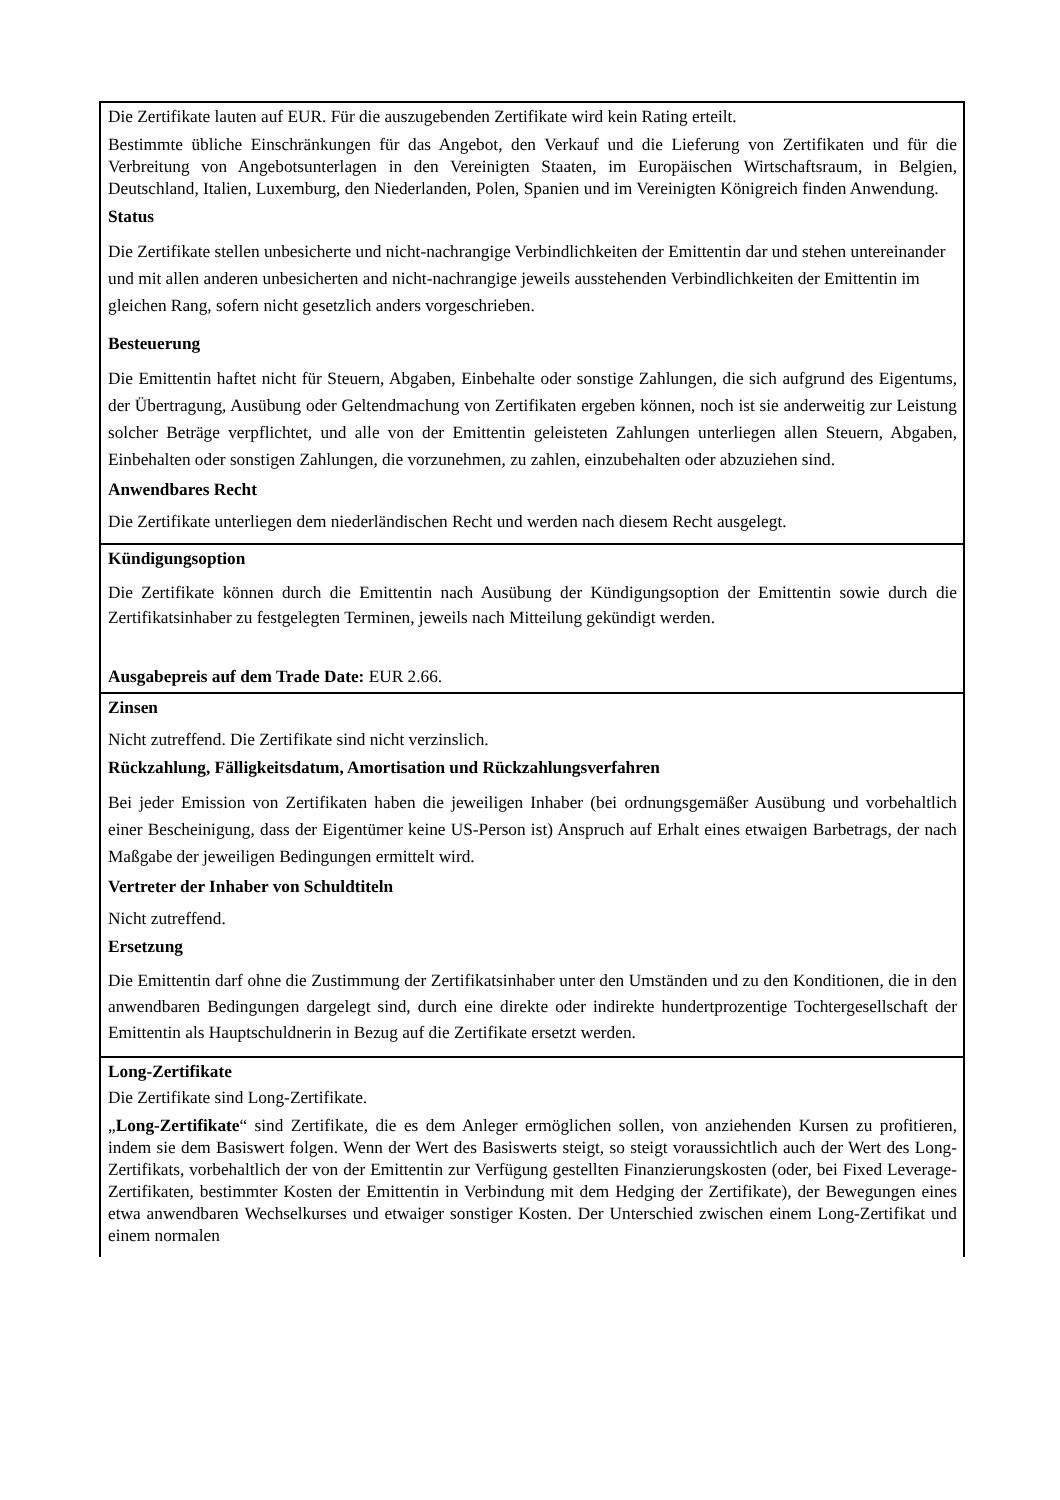| Die Zertifikate lauten auf EUR. Für die auszugebenden Zertifikate wird kein Rating erteilt. Bestimmte übliche Einschränkungen für das Angebot, den Verkauf und die Lieferung von Zertifikaten und für die Verbreitung von Angebotsunterlagen in den Vereinigten Staaten, im Europäischen Wirtschaftsraum, in Belgien, Deutschland, Italien, Luxemburg, den Niederlanden, Polen, Spanien und im Vereinigten Königreich finden Anwendung. Status Die Zertifikate stellen unbesicherte und nicht-nachrangige Verbindlichkeiten der Emittentin dar und stehen untereinander und mit allen anderen unbesicherten and nicht-nachrangige jeweils ausstehenden Verbindlichkeiten der Emittentin im gleichen Rang, sofern nicht gesetzlich anders vorgeschrieben. Besteuerung Die Emittentin haftet nicht für Steuern, Abgaben, Einbehalte oder sonstige Zahlungen, die sich aufgrund des Eigentums, der Übertragung, Ausübung oder Geltendmachung von Zertifikaten ergeben können, noch ist sie anderweitig zur Leistung solcher Beträge verpflichtet, und alle von der Emittentin geleisteten Zahlungen unterliegen allen Steuern, Abgaben, Einbehalten oder sonstigen Zahlungen, die vorzunehmen, zu zahlen, einzubehalten oder abzuziehen sind. Anwendbares Recht Die Zertifikate unterliegen dem niederländischen Recht und werden nach diesem Recht ausgelegt. |
| Kündigungsoption Die Zertifikate können durch die Emittentin nach Ausübung der Kündigungsoption der Emittentin sowie durch die Zertifikatsinhaber zu festgelegten Terminen, jeweils nach Mitteilung gekündigt werden. Ausgabepreis auf dem Trade Date: EUR 2.66. |
| Zinsen Nicht zutreffend. Die Zertifikate sind nicht verzinslich. Rückzahlung, Fälligkeitsdatum, Amortisation und Rückzahlungsverfahren Bei jeder Emission von Zertifikaten haben die jeweiligen Inhaber (bei ordnungsgemäßer Ausübung und vorbehaltlich einer Bescheinigung, dass der Eigentümer keine US-Person ist) Anspruch auf Erhalt eines etwaigen Barbetrags, der nach Maßgabe der jeweiligen Bedingungen ermittelt wird. Vertreter der Inhaber von Schuldtiteln Nicht zutreffend. Ersetzung Die Emittentin darf ohne die Zustimmung der Zertifikatsinhaber unter den Umständen und zu den Konditionen, die in den anwendbaren Bedingungen dargelegt sind, durch eine direkte oder indirekte hundertprozentige Tochtergesellschaft der Emittentin als Hauptschuldnerin in Bezug auf die Zertifikate ersetzt werden. |
| Long-Zertifikate Die Zertifikate sind Long-Zertifikate. „ Long-Zertifikate “ sind Zertifikate, die es dem Anleger ermöglichen sollen, von anziehenden Kursen zu profitieren, indem sie dem Basiswert folgen. Wenn der Wert des Basiswerts steigt, so steigt voraussichtlich auch der Wert des Long-Zertifikats, vorbehaltlich der von der Emittentin zur Verfügung gestellten Finanzierungskosten (oder, bei Fixed Leverage-Zertifikaten, bestimmter Kosten der Emittentin in Verbindung mit dem Hedging der Zertifikate), der Bewegungen eines etwa anwendbaren Wechselkurses und etwaiger sonstiger Kosten. Der Unterschied zwischen einem Long-Zertifikat und einem normalen |